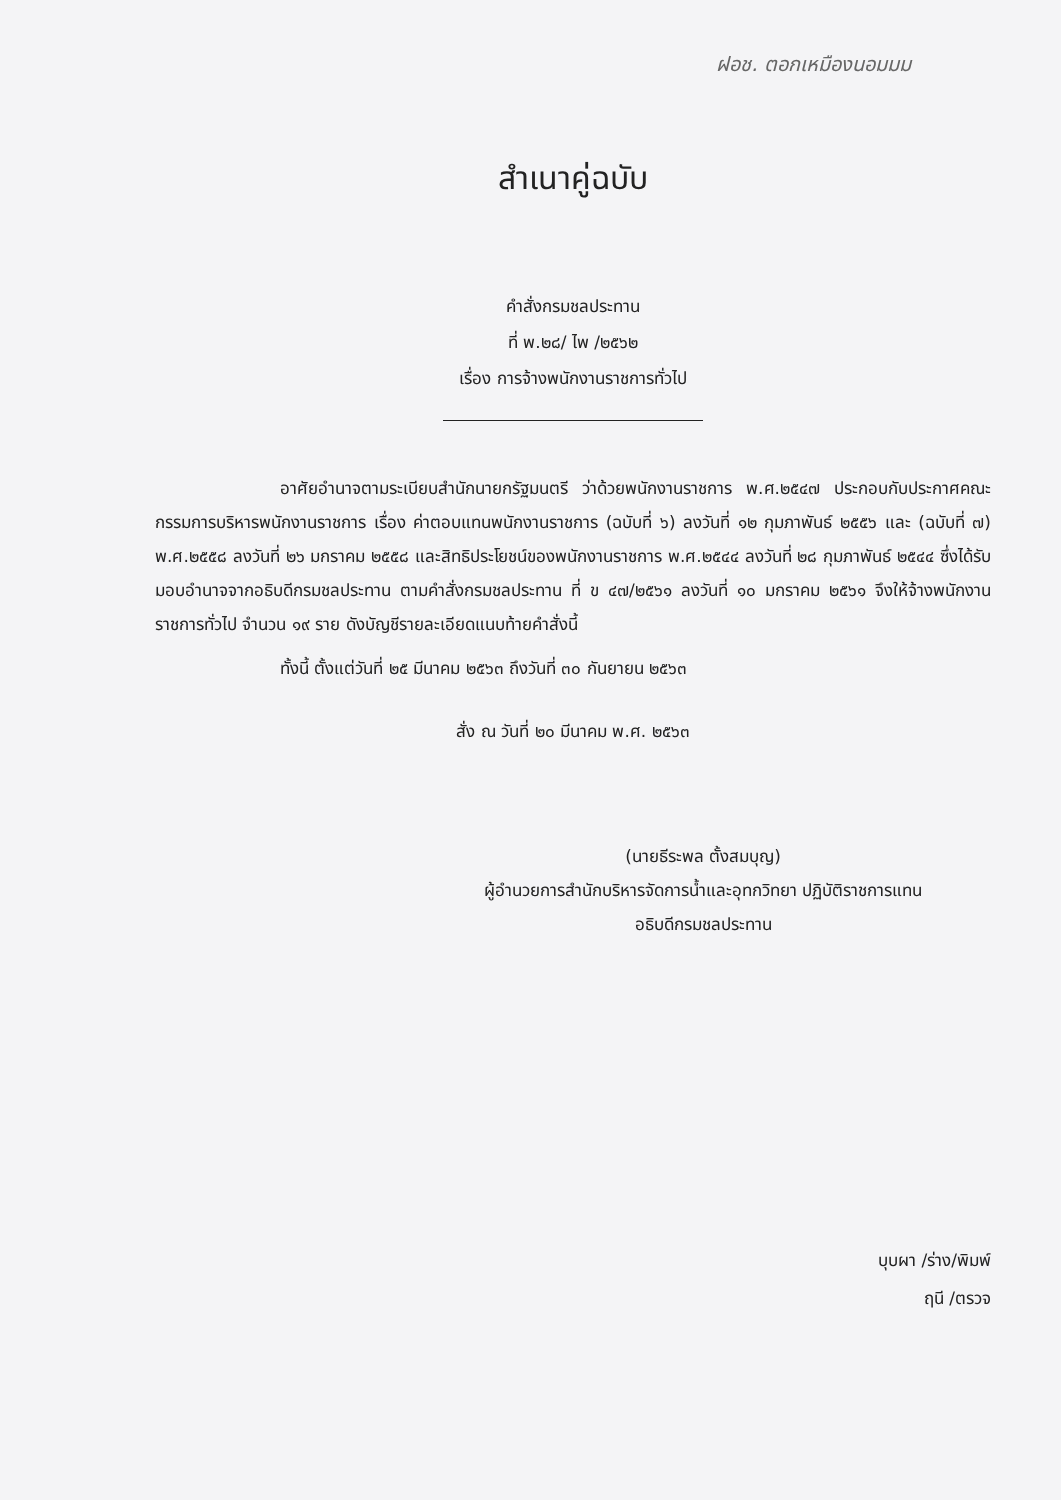ฝอช. ตอกเหมืองนอมมม
สำเนาคู่ฉบับ
คำสั่งกรมชลประทาน
ที่ พ.๒๘/ ไพ /๒๕๖๒
เรื่อง การจ้างพนักงานราชการทั่วไป
อาศัยอำนาจตามระเบียบสำนักนายกรัฐมนตรี ว่าด้วยพนักงานราชการ พ.ศ.๒๕๔๗ ประกอบกับประกาศคณะกรรมการบริหารพนักงานราชการ เรื่อง ค่าตอบแทนพนักงานราชการ (ฉบับที่ ๖) ลงวันที่ ๑๒ กุมภาพันธ์ ๒๕๕๖ และ (ฉบับที่ ๗) พ.ศ.๒๕๕๘ ลงวันที่ ๒๖ มกราคม ๒๕๕๘ และสิทธิประโยชน์ของพนักงานราชการ พ.ศ.๒๕๔๔ ลงวันที่ ๒๘ กุมภาพันธ์ ๒๕๔๔ ซึ่งได้รับมอบอำนาจจากอธิบดีกรมชลประทาน ตามคำสั่งกรมชลประทาน ที่ ข ๔๗/๒๕๖๑ ลงวันที่ ๑๐ มกราคม ๒๕๖๑ จึงให้จ้างพนักงานราชการทั่วไป จำนวน ๑๙ ราย ดังบัญชีรายละเอียดแนบท้ายคำสั่งนี้
ทั้งนี้ ตั้งแต่วันที่ ๒๕ มีนาคม ๒๕๖๓ ถึงวันที่ ๓๐ กันยายน ๒๕๖๓
สั่ง ณ วันที่ ๒๐ มีนาคม พ.ศ. ๒๕๖๓
(นายธีระพล ตั้งสมบุญ)
ผู้อำนวยการสำนักบริหารจัดการน้ำและอุทกวิทยา ปฏิบัติราชการแทน
อธิบดีกรมชลประทาน
บุบผา /ร่าง/พิมพ์
ฤนี /ตรวจ